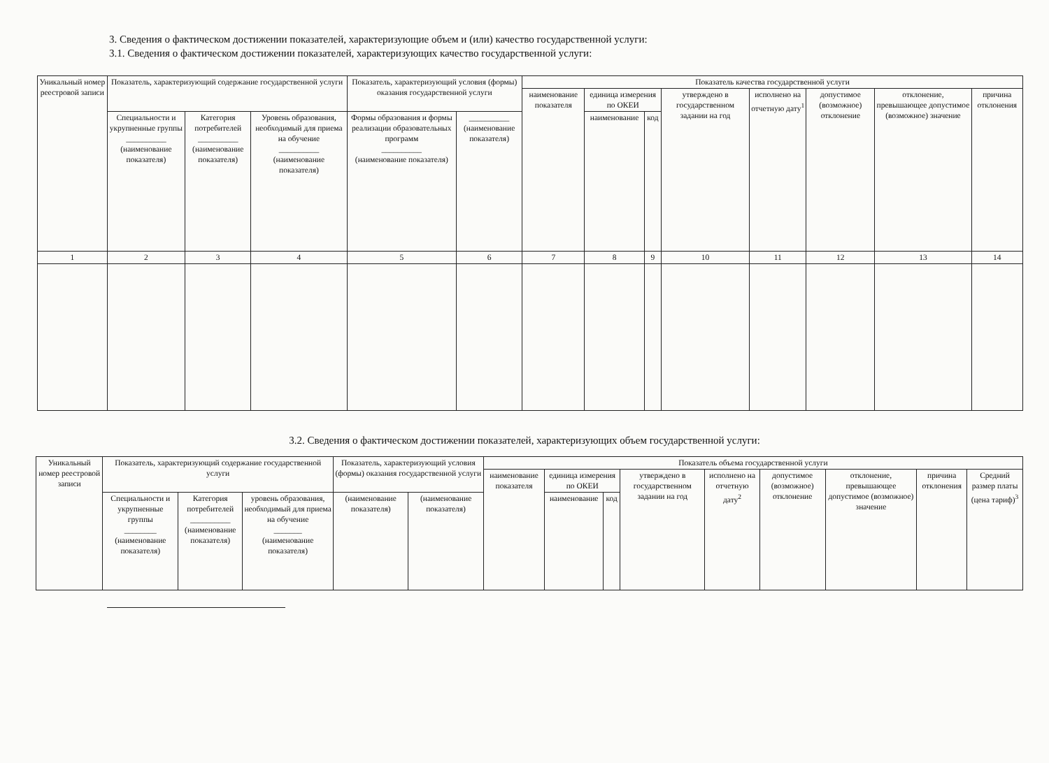3. Сведения о фактическом достижении показателей, характеризующие объем и (или) качество государственной услуги:
3.1. Сведения о фактическом достижении показателей, характеризующих качество государственной услуги:
| Уникальный номер реестровой записи | Показатель, характеризующий содержание государственной услуги | | | Показатель, характеризующий условия (формы) оказания государственной услуги | | Показатель качества государственной услуги | | | | | | | |
| --- | --- | --- | --- | --- | --- | --- | --- | --- | --- | --- | --- | --- | --- |
| | | | | | | наименование показателя | единица измерения по ОКЕИ | | утверждено в государственном задании на год | исполнено на отчетную дату<sup>1</sup> | допустимое (возможное) отклонение | отклонение, превышающее допустимое (возможное) значение | причина отклонения |
| | Специальности и укрупненные группы __________ (наименование показателя) | Категория потребителей __________ (наименование показателя) | Уровень образования, необходимый для приема на обучение __________ (наименование показателя) | Формы образования и формы реализации образовательных программ __________ (наименование показателя) | __________ (наименование показателя) | | наименование | код | | | | | |
| 1 | 2 | 3 | 4 | 5 | 6 | 7 | 8 | 9 | 10 | 11 | 12 | 13 | 14 |
3.2. Сведения о фактическом достижении показателей, характеризующих объем государственной услуги:
| Уникальный номер реестровой записи | Показатель, характеризующий содержание государственной услуги | | | Показатель, характеризующий условия (формы) оказания государственной услуги | | Показатель объема государственной услуги | | | | | | | | |
| --- | --- | --- | --- | --- | --- | --- | --- | --- | --- | --- | --- | --- | --- | --- |
| | | | | | | наименование показателя | единица измерения по ОКЕИ | | утверждено в государственном задании на год | исполнено на отчетную дату<sup>2</sup> | допустимое (возможное) отклонение | отклонение, превышающее допустимое (возможное) значение | причина отклонения | Средний размер платы (цена тариф)<sup>3</sup> |
| | Специальности и укрупненные группы ________ (наименование показателя) | Категория потребителей __________ (наименование показателя) | уровень образования, необходимый для приема на обучение _______ (наименование показателя) | (наименование показателя) | (наименование показателя) | | наименование | код | | | | | | |